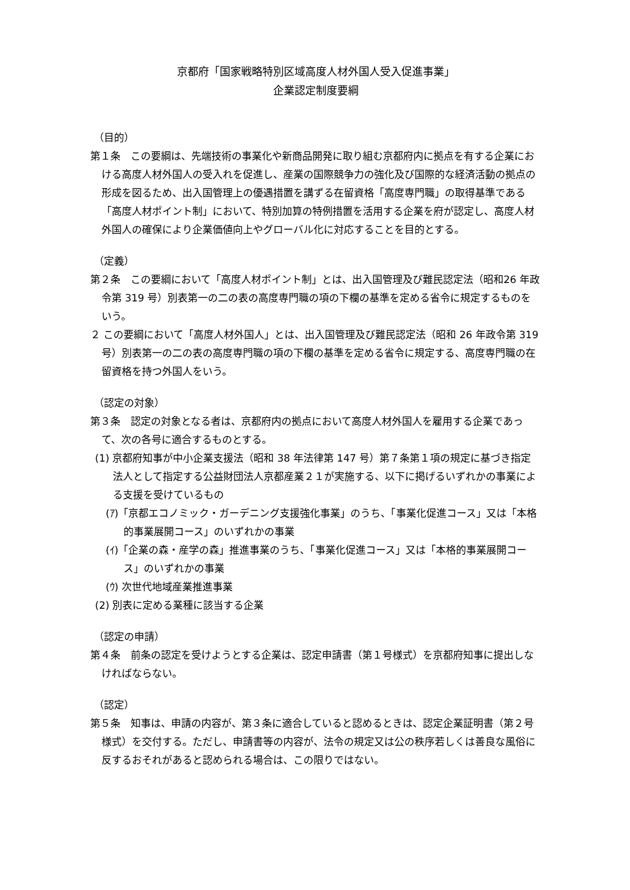京都府「国家戦略特別区域高度人材外国人受入促進事業」
企業認定制度要綱
（目的）
第１条　この要綱は、先端技術の事業化や新商品開発に取り組む京都府内に拠点を有する企業における高度人材外国人の受入れを促進し、産業の国際競争力の強化及び国際的な経済活動の拠点の形成を図るため、出入国管理上の優遇措置を講ずる在留資格「高度専門職」の取得基準である「高度人材ポイント制」において、特別加算の特例措置を活用する企業を府が認定し、高度人材外国人の確保により企業価値向上やグローバル化に対応することを目的とする。
（定義）
第２条　この要綱において「高度人材ポイント制」とは、出入国管理及び難民認定法（昭和26 年政令第 319 号）別表第一の二の表の高度専門職の項の下欄の基準を定める省令に規定するものをいう。
２ この要綱において「高度人材外国人」とは、出入国管理及び難民認定法（昭和 26 年政令第 319 号）別表第一の二の表の高度専門職の項の下欄の基準を定める省令に規定する、高度専門職の在留資格を持つ外国人をいう。
（認定の対象）
第３条　認定の対象となる者は、京都府内の拠点において高度人材外国人を雇用する企業であって、次の各号に適合するものとする。
(1) 京都府知事が中小企業支援法（昭和 38 年法律第 147 号）第７条第１項の規定に基づき指定法人として指定する公益財団法人京都産業２１が実施する、以下に掲げるいずれかの事業による支援を受けているもの
(ｱ)「京都エコノミック・ガーデニング支援強化事業」のうち、「事業化促進コース」又は「本格的事業展開コース」のいずれかの事業
(ｲ)「企業の森・産学の森」推進事業のうち、「事業化促進コース」又は「本格的事業展開コース」のいずれかの事業
(ｳ) 次世代地域産業推進事業
(2) 別表に定める業種に該当する企業
（認定の申請）
第４条　前条の認定を受けようとする企業は、認定申請書（第１号様式）を京都府知事に提出しなければならない。
（認定）
第５条　知事は、申請の内容が、第３条に適合していると認めるときは、認定企業証明書（第２号様式）を交付する。ただし、申請書等の内容が、法令の規定又は公の秩序若しくは善良な風俗に反するおそれがあると認められる場合は、この限りではない。